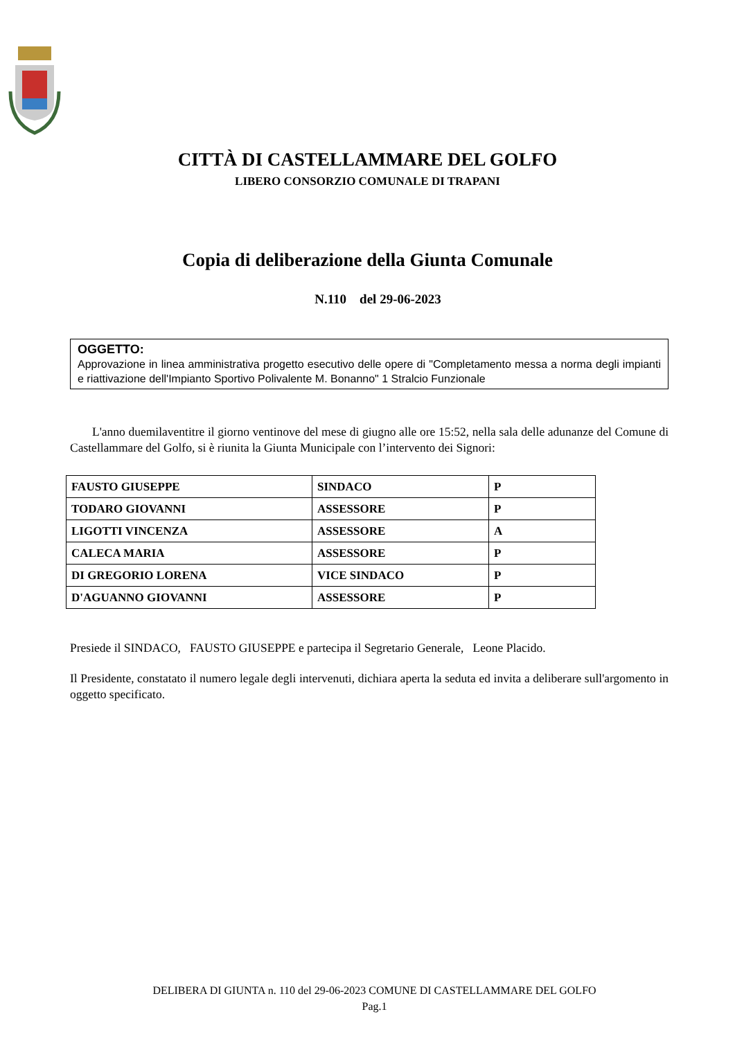CITTÀ DI CASTELLAMMARE DEL GOLFO
LIBERO CONSORZIO COMUNALE DI TRAPANI
Copia di deliberazione della Giunta Comunale
N.110 del 29-06-2023
OGGETTO:
Approvazione in linea amministrativa progetto esecutivo delle opere di "Completamento messa a norma degli impianti e riattivazione dell'Impianto Sportivo Polivalente M. Bonanno" 1 Stralcio Funzionale
L'anno duemilaventitre il giorno ventinove del mese di giugno alle ore 15:52, nella sala delle adunanze del Comune di Castellammare del Golfo, si è riunita la Giunta Municipale con l’intervento dei Signori:
| FAUSTO GIUSEPPE | SINDACO | P |
| TODARO GIOVANNI | ASSESSORE | P |
| LIGOTTI VINCENZA | ASSESSORE | A |
| CALECA MARIA | ASSESSORE | P |
| DI GREGORIO LORENA | VICE SINDACO | P |
| D'AGUANNO GIOVANNI | ASSESSORE | P |
Presiede il SINDACO, FAUSTO GIUSEPPE e partecipa il Segretario Generale, Leone Placido.
Il Presidente, constatato il numero legale degli intervenuti, dichiara aperta la seduta ed invita a deliberare sull'argomento in oggetto specificato.
DELIBERA DI GIUNTA n. 110 del 29-06-2023 COMUNE DI CASTELLAMMARE DEL GOLFO
Pag.1